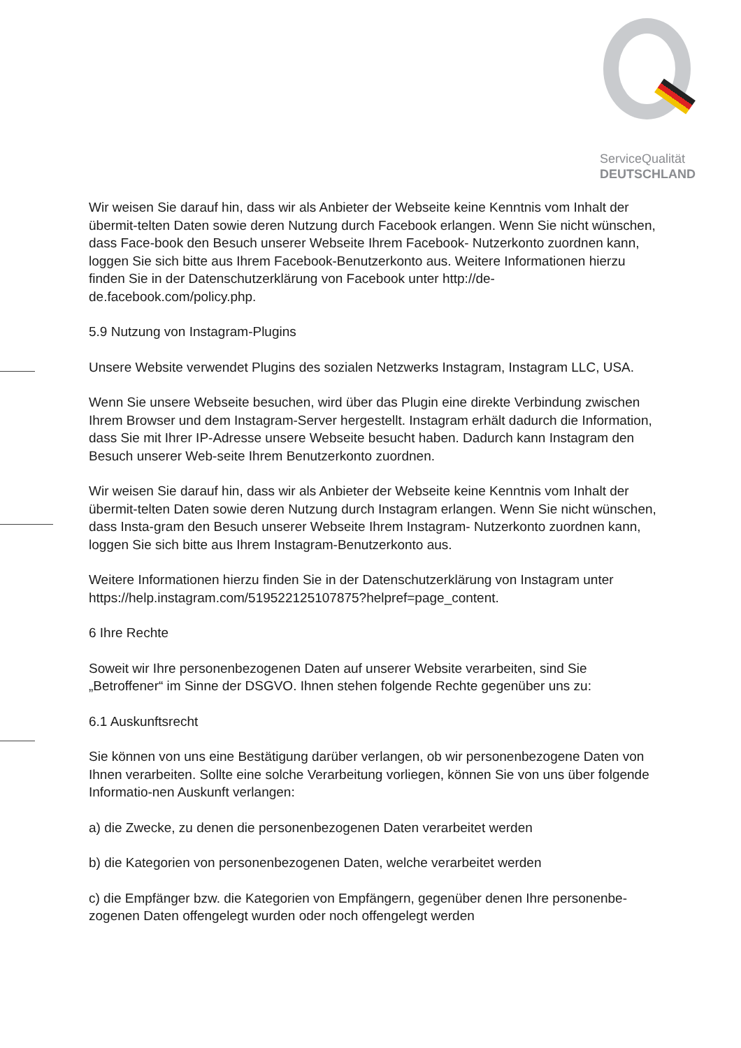ServiceQualität
DEUTSCHLAND
Wir weisen Sie darauf hin, dass wir als Anbieter der Webseite keine Kenntnis vom Inhalt der übermit-telten Daten sowie deren Nutzung durch Facebook erlangen. Wenn Sie nicht wünschen, dass Face-book den Besuch unserer Webseite Ihrem Facebook- Nutzerkonto zuordnen kann, loggen Sie sich bitte aus Ihrem Facebook-Benutzerkonto aus. Weitere Informationen hierzu finden Sie in der Datenschutzerklärung von Facebook unter http://de-de.facebook.com/policy.php.
5.9 Nutzung von Instagram-Plugins
Unsere Website verwendet Plugins des sozialen Netzwerks Instagram, Instagram LLC, USA.
Wenn Sie unsere Webseite besuchen, wird über das Plugin eine direkte Verbindung zwischen Ihrem Browser und dem Instagram-Server hergestellt. Instagram erhält dadurch die Information, dass Sie mit Ihrer IP-Adresse unsere Webseite besucht haben. Dadurch kann Instagram den Besuch unserer Web-seite Ihrem Benutzerkonto zuordnen.
Wir weisen Sie darauf hin, dass wir als Anbieter der Webseite keine Kenntnis vom Inhalt der übermit-telten Daten sowie deren Nutzung durch Instagram erlangen. Wenn Sie nicht wünschen, dass Insta-gram den Besuch unserer Webseite Ihrem Instagram- Nutzerkonto zuordnen kann, loggen Sie sich bitte aus Ihrem Instagram-Benutzerkonto aus.
Weitere Informationen hierzu finden Sie in der Datenschutzerklärung von Instagram unter https://help.instagram.com/519522125107875?helpref=page_content.
6 Ihre Rechte
Soweit wir Ihre personenbezogenen Daten auf unserer Website verarbeiten, sind Sie „Betroffener“ im Sinne der DSGVO. Ihnen stehen folgende Rechte gegenüber uns zu:
6.1 Auskunftsrecht
Sie können von uns eine Bestätigung darüber verlangen, ob wir personenbezogene Daten von Ihnen verarbeiten. Sollte eine solche Verarbeitung vorliegen, können Sie von uns über folgende Informatio-nen Auskunft verlangen:
a) die Zwecke, zu denen die personenbezogenen Daten verarbeitet werden
b) die Kategorien von personenbezogenen Daten, welche verarbeitet werden
c) die Empfänger bzw. die Kategorien von Empfängern, gegenüber denen Ihre personenbe-zogenen Daten offengelegt wurden oder noch offengelegt werden